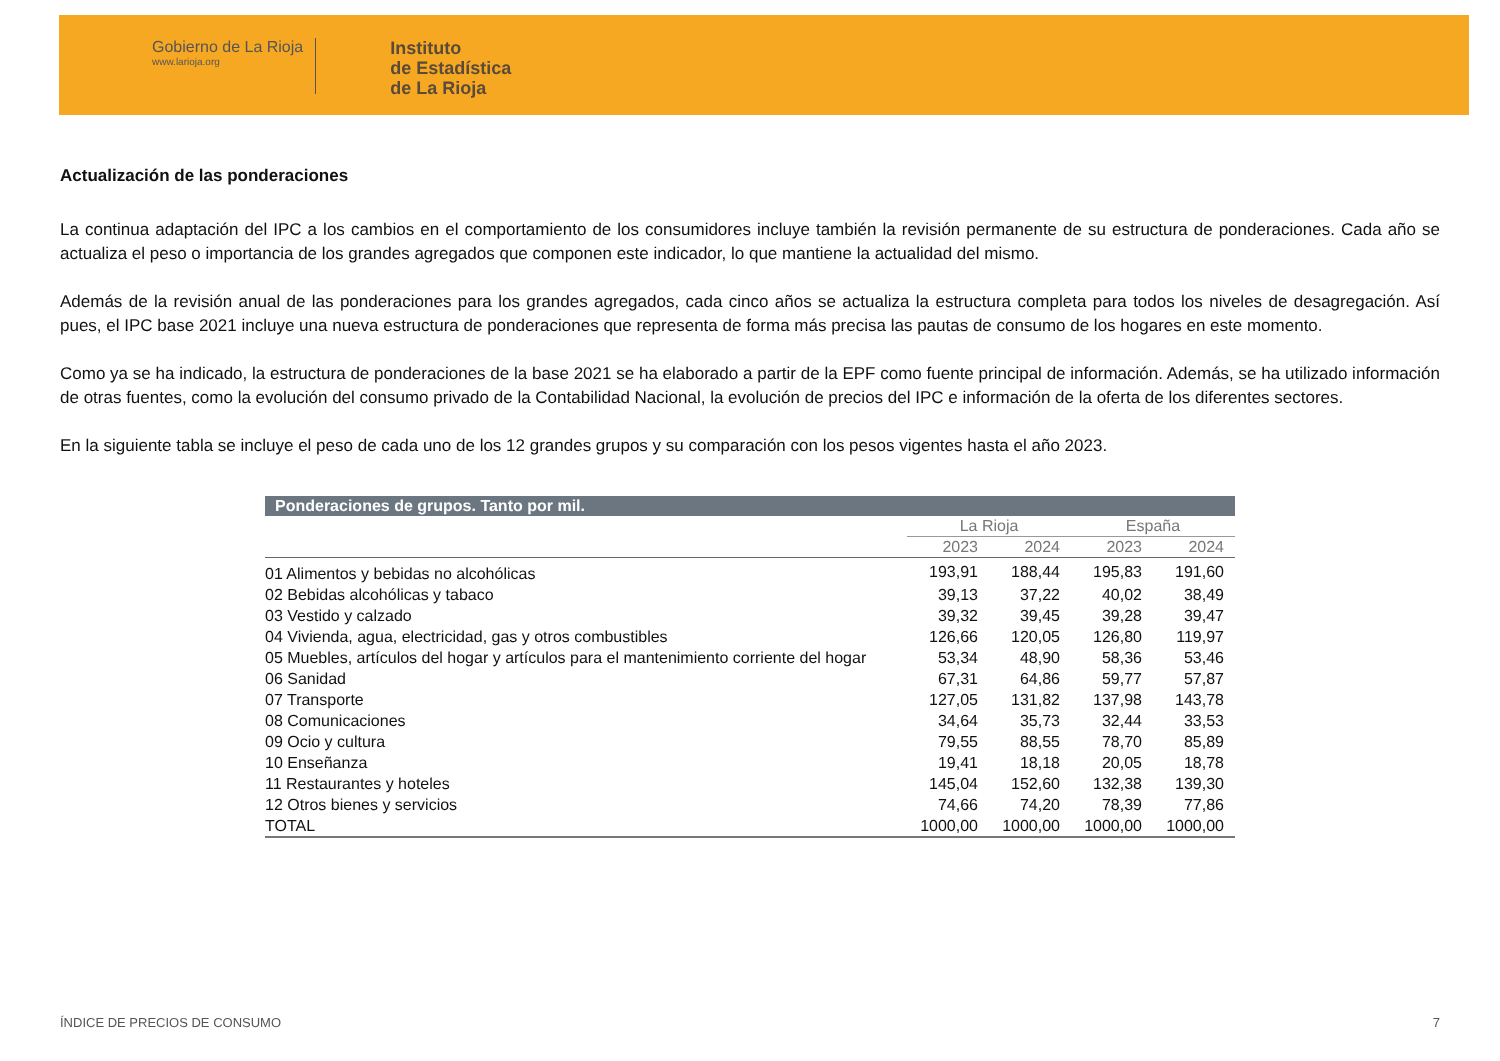Gobierno de La Rioja
www.larioja.org
Instituto
de Estadística
de La Rioja
Actualización de las ponderaciones
La continua adaptación del IPC a los cambios en el comportamiento de los consumidores incluye también la revisión permanente de su estructura de ponderaciones. Cada año se actualiza el peso o importancia de los grandes agregados que componen este indicador, lo que mantiene la actualidad del mismo.
Además de la revisión anual de las ponderaciones para los grandes agregados, cada cinco años se actualiza la estructura completa para todos los niveles de desagregación. Así pues, el IPC base 2021 incluye una nueva estructura de ponderaciones que representa de forma más precisa las pautas de consumo de los hogares en este momento.
Como ya se ha indicado, la estructura de ponderaciones de la base 2021 se ha elaborado a partir de la EPF como fuente principal de información. Además, se ha utilizado información de otras fuentes, como la evolución del consumo privado de la Contabilidad Nacional, la evolución de precios del IPC e información de la oferta de los diferentes sectores.
En la siguiente tabla se incluye el peso de cada uno de los 12 grandes grupos y su comparación con los pesos vigentes hasta el año 2023.
| Ponderaciones de grupos. Tanto por mil. | | | | |
| --- | --- | --- | --- | --- |
| | La Rioja | | España | |
| | 2023 | 2024 | 2023 | 2024 |
| 01 Alimentos y bebidas no alcohólicas | 193,91 | 188,44 | 195,83 | 191,60 |
| 02 Bebidas alcohólicas y tabaco | 39,13 | 37,22 | 40,02 | 38,49 |
| 03 Vestido y calzado | 39,32 | 39,45 | 39,28 | 39,47 |
| 04 Vivienda, agua, electricidad, gas y otros combustibles | 126,66 | 120,05 | 126,80 | 119,97 |
| 05 Muebles, artículos del hogar y artículos para el mantenimiento corriente del hogar | 53,34 | 48,90 | 58,36 | 53,46 |
| 06 Sanidad | 67,31 | 64,86 | 59,77 | 57,87 |
| 07 Transporte | 127,05 | 131,82 | 137,98 | 143,78 |
| 08 Comunicaciones | 34,64 | 35,73 | 32,44 | 33,53 |
| 09 Ocio y cultura | 79,55 | 88,55 | 78,70 | 85,89 |
| 10 Enseñanza | 19,41 | 18,18 | 20,05 | 18,78 |
| 11 Restaurantes y hoteles | 145,04 | 152,60 | 132,38 | 139,30 |
| 12 Otros bienes y servicios | 74,66 | 74,20 | 78,39 | 77,86 |
| TOTAL | 1000,00 | 1000,00 | 1000,00 | 1000,00 |
ÍNDICE DE PRECIOS DE CONSUMO 7